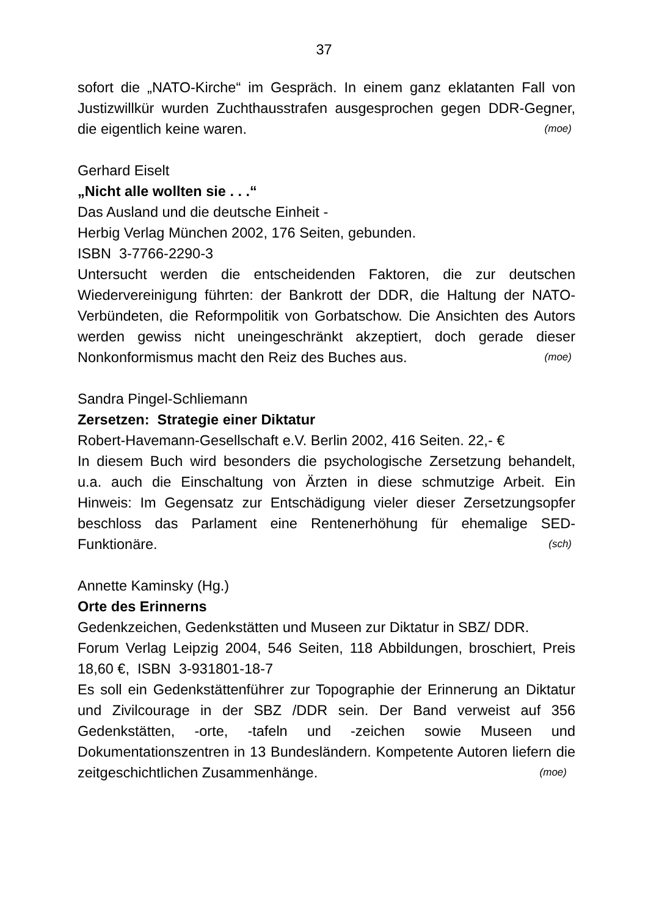37
sofort die „NATO-Kirche“ im Gespräch. In einem ganz eklatanten Fall von Justizwillkür wurden Zuchthausstrafen ausgesprochen gegen DDR-Gegner, die eigentlich keine waren. (moe)
Gerhard Eiselt
„Nicht alle wollten sie . . .“
Das Ausland und die deutsche Einheit -
Herbig Verlag München 2002, 176 Seiten, gebunden.
ISBN 3-7766-2290-3
Untersucht werden die entscheidenden Faktoren, die zur deutschen Wiedervereinigung führten: der Bankrott der DDR, die Haltung der NATO-Verbündeten, die Reformpolitik von Gorbatschow. Die Ansichten des Autors werden gewiss nicht uneingeschränkt akzeptiert, doch gerade dieser Nonkonformismus macht den Reiz des Buches aus. (moe)
Sandra Pingel-Schliemann
Zersetzen: Strategie einer Diktatur
Robert-Havemann-Gesellschaft e.V. Berlin 2002, 416 Seiten. 22,- €
In diesem Buch wird besonders die psychologische Zersetzung behandelt, u.a. auch die Einschaltung von Ärzten in diese schmutzige Arbeit. Ein Hinweis: Im Gegensatz zur Entschädigung vieler dieser Zersetzungsopfer beschloss das Parlament eine Rentenerhöhung für ehemalige SED-Funktionäre. (sch)
Annette Kaminsky (Hg.)
Orte des Erinnerns
Gedenkzeichen, Gedenkstätten und Museen zur Diktatur in SBZ/ DDR.
Forum Verlag Leipzig 2004, 546 Seiten, 118 Abbildungen, broschiert, Preis 18,60 €, ISBN 3-931801-18-7
Es soll ein Gedenkstättenführer zur Topographie der Erinnerung an Diktatur und Zivilcourage in der SBZ /DDR sein. Der Band verweist auf 356 Gedenkstätten, -orte, -tafeln und -zeichen sowie Museen und Dokumentationszentren in 13 Bundesländern. Kompetente Autoren liefern die zeitgeschichtlichen Zusammenhänge. (moe)